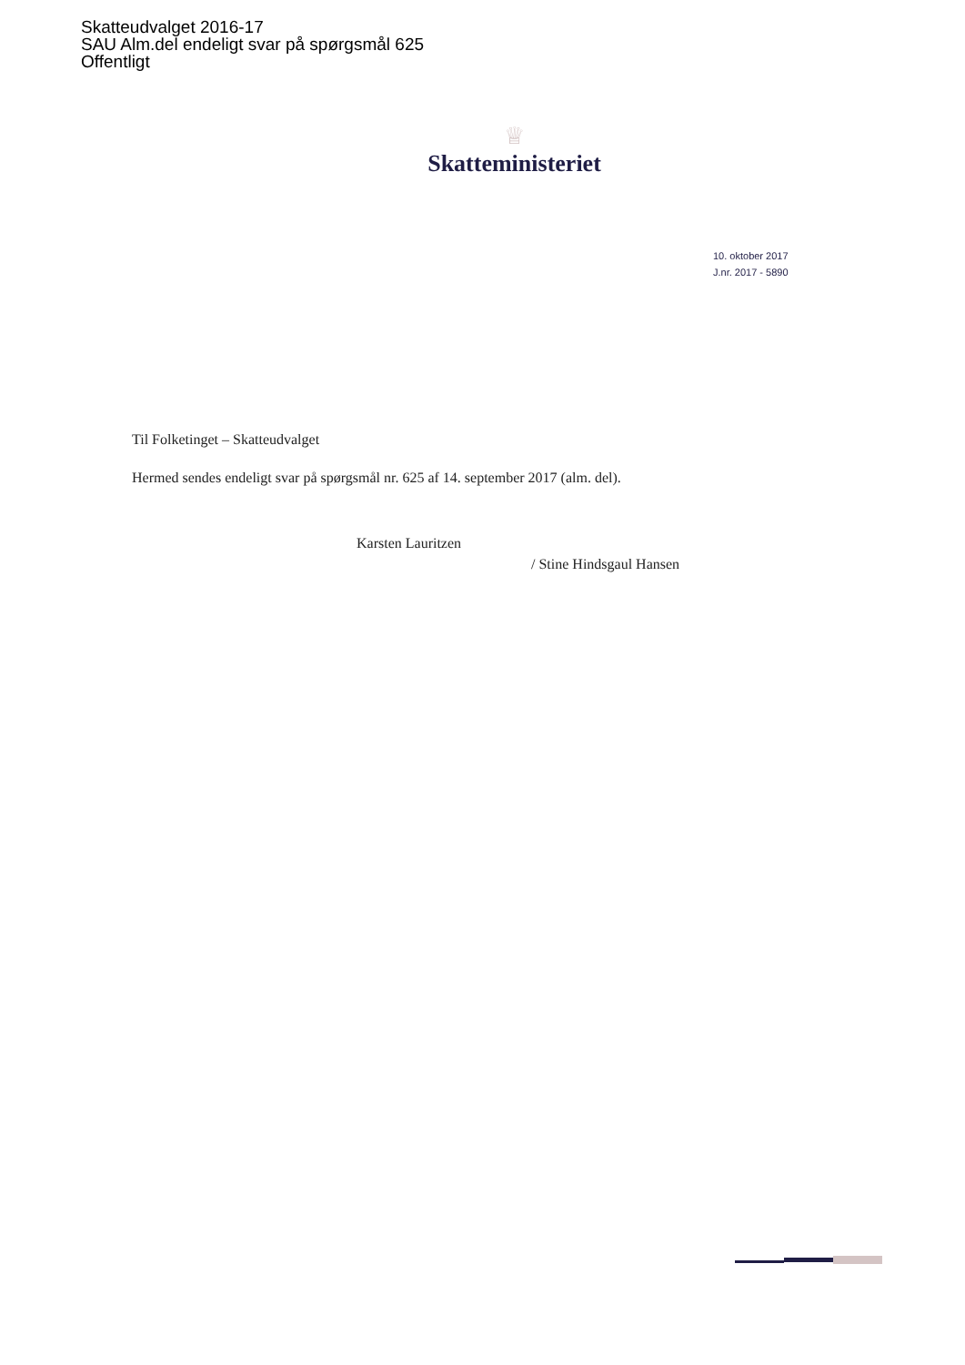Skatteudvalget 2016-17
SAU Alm.del endeligt svar på spørgsmål 625
Offentligt
♕
Skatteministeriet
10. oktober 2017
J.nr. 2017 - 5890
Til Folketinget – Skatteudvalget
Hermed sendes endeligt svar på spørgsmål nr. 625 af 14. september 2017 (alm. del).
Karsten Lauritzen
/ Stine Hindsgaul Hansen